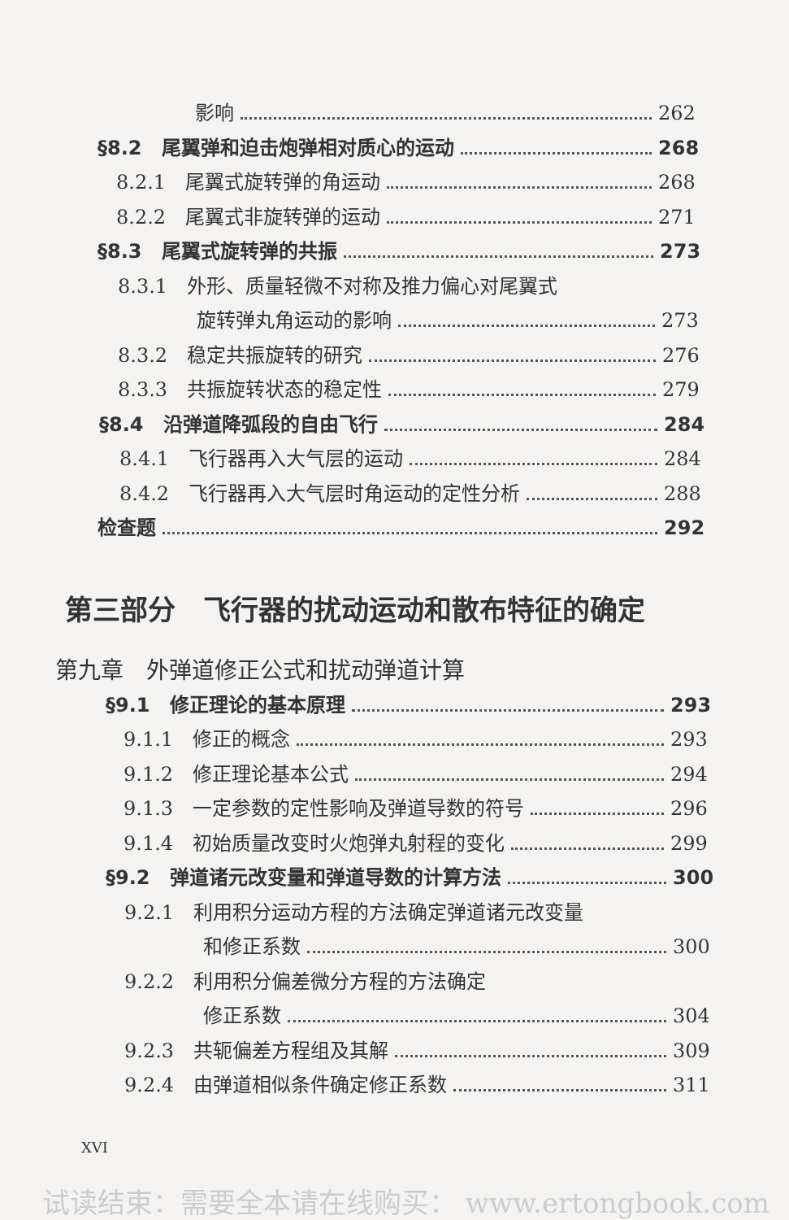影响 262
§8.2　尾翼弹和迫击炮弹相对质心的运动 268
8.2.1　尾翼式旋转弹的角运动 268
8.2.2　尾翼式非旋转弹的运动 271
§8.3　尾翼式旋转弹的共振 273
8.3.1　外形、质量轻微不对称及推力偏心对尾翼式
旋转弹丸角运动的影响 273
8.3.2　稳定共振旋转的研究 276
8.3.3　共振旋转状态的稳定性 279
§8.4　沿弹道降弧段的自由飞行 284
8.4.1　飞行器再入大气层的运动 284
8.4.2　飞行器再入大气层时角运动的定性分析 288
检查题 292
第三部分　飞行器的扰动运动和散布特征的确定
第九章　外弹道修正公式和扰动弹道计算
§9.1　修正理论的基本原理 293
9.1.1　修正的概念 293
9.1.2　修正理论基本公式 294
9.1.3　一定参数的定性影响及弹道导数的符号 296
9.1.4　初始质量改变时火炮弹丸射程的变化 299
§9.2　弹道诸元改变量和弹道导数的计算方法 300
9.2.1　利用积分运动方程的方法确定弹道诸元改变量
和修正系数 300
9.2.2　利用积分偏差微分方程的方法确定
修正系数 304
9.2.3　共轭偏差方程组及其解 309
9.2.4　由弹道相似条件确定修正系数 311
XVI
试读结束：需要全本请在线购买： www.ertongbook.com